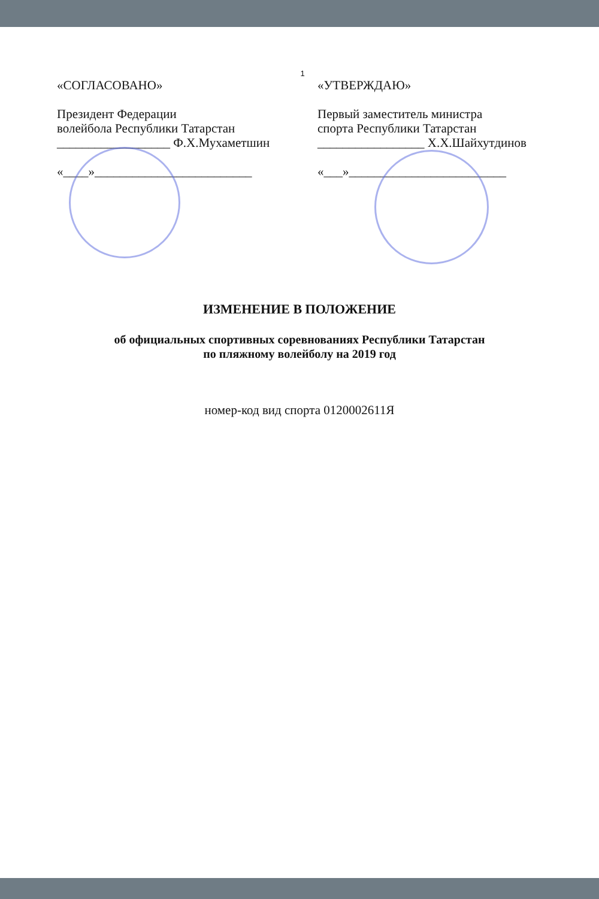1
«СОГЛАСОВАНО»
Президент Федерации
волейбола Республики Татарстан
__________________ Ф.Х.Мухаметшин
«____»_________________________
«УТВЕРЖДАЮ»
Первый заместитель министра
спорта Республики Татарстан
_________________ Х.Х.Шайхутдинов
«___»_________________________
ИЗМЕНЕНИЕ В ПОЛОЖЕНИЕ
об официальных спортивных соревнованиях Республики Татарстан
по пляжному волейболу на 2019 год
номер-код вид спорта 0120002611Я